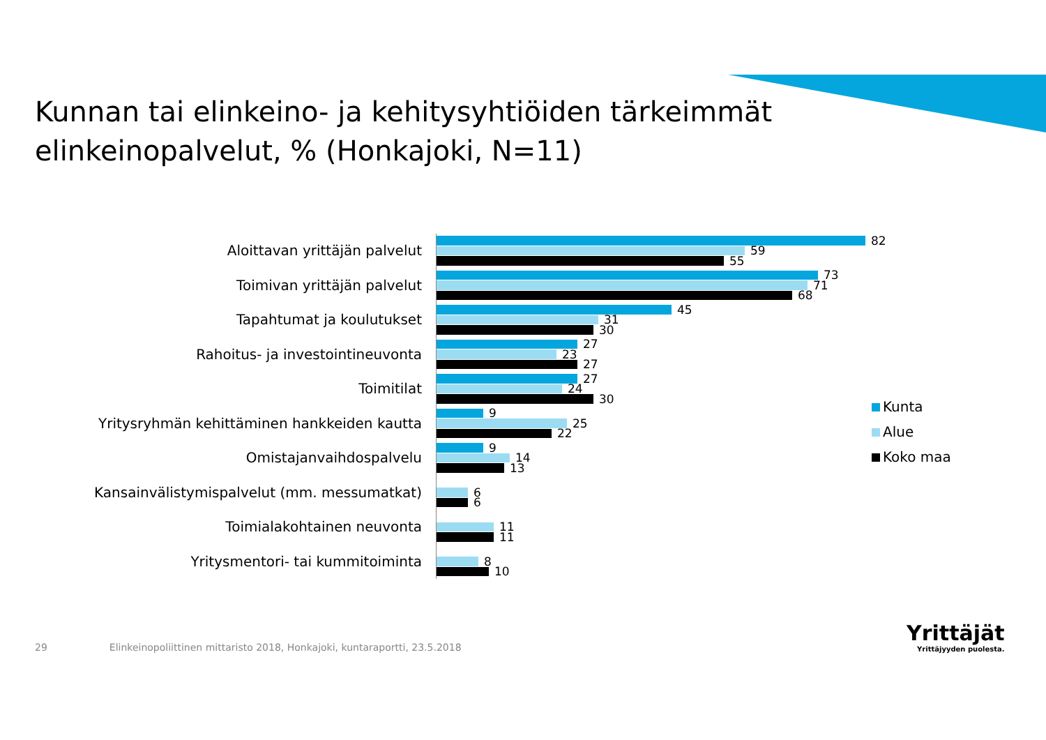Kunnan tai elinkeino- ja kehitysyhtiöiden tärkeimmät elinkeinopalvelut, % (Honkajoki, N=11)
Aloittavan yrittäjän palvelut
82
59
55
Toimivan yrittäjän palvelut
73
71
68
Tapahtumat ja koulutukset
45
31
30
Rahoitus- ja investointineuvonta
27
23
27
Toimitilat
27
24
30
Yritysryhmän kehittäminen hankkeiden kautta
9
25
22
Omistajanvaihdospalvelu
9
14
13
Kansainvälistymispalvelut (mm. messumatkat)
6
6
Toimialakohtainen neuvonta
11
11
Yritysmentori- tai kummitoiminta
8
10
Kunta
Alue
Koko maa
29 Elinkeinopoliittinen mittaristo 2018, Honkajoki, kuntaraportti, 23.5.2018
Yrittäjät
Yrittäjyyden puolesta.